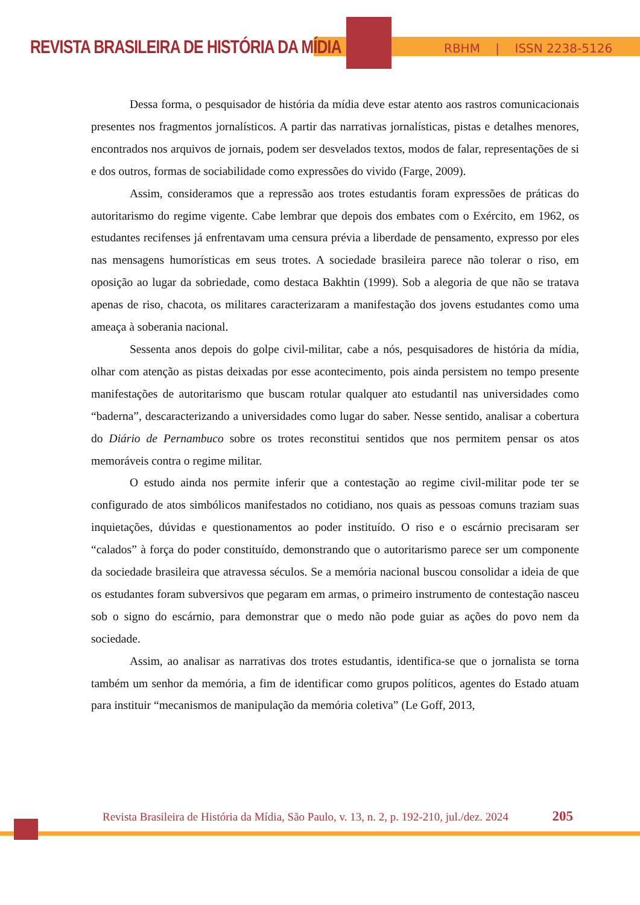REVISTA BRASILEIRA DE HISTÓRIA DA MÍDIA
RBHM | ISSN 2238-5126
Dessa forma, o pesquisador de história da mídia deve estar atento aos rastros comunicacionais presentes nos fragmentos jornalísticos. A partir das narrativas jornalísticas, pistas e detalhes menores, encontrados nos arquivos de jornais, podem ser desvelados textos, modos de falar, representações de si e dos outros, formas de sociabilidade como expressões do vivido (Farge, 2009).
Assim, consideramos que a repressão aos trotes estudantis foram expressões de práticas do autoritarismo do regime vigente. Cabe lembrar que depois dos embates com o Exército, em 1962, os estudantes recifenses já enfrentavam uma censura prévia a liberdade de pensamento, expresso por eles nas mensagens humorísticas em seus trotes. A sociedade brasileira parece não tolerar o riso, em oposição ao lugar da sobriedade, como destaca Bakhtin (1999). Sob a alegoria de que não se tratava apenas de riso, chacota, os militares caracterizaram a manifestação dos jovens estudantes como uma ameaça à soberania nacional.
Sessenta anos depois do golpe civil-militar, cabe a nós, pesquisadores de história da mídia, olhar com atenção as pistas deixadas por esse acontecimento, pois ainda persistem no tempo presente manifestações de autoritarismo que buscam rotular qualquer ato estudantil nas universidades como “baderna”, descaracterizando a universidades como lugar do saber. Nesse sentido, analisar a cobertura do Diário de Pernambuco sobre os trotes reconstitui sentidos que nos permitem pensar os atos memoráveis contra o regime militar.
O estudo ainda nos permite inferir que a contestação ao regime civil-militar pode ter se configurado de atos simbólicos manifestados no cotidiano, nos quais as pessoas comuns traziam suas inquietações, dúvidas e questionamentos ao poder instituído. O riso e o escárnio precisaram ser “calados” à força do poder constituído, demonstrando que o autoritarismo parece ser um componente da sociedade brasileira que atravessa séculos. Se a memória nacional buscou consolidar a ideia de que os estudantes foram subversivos que pegaram em armas, o primeiro instrumento de contestação nasceu sob o signo do escárnio, para demonstrar que o medo não pode guiar as ações do povo nem da sociedade.
Assim, ao analisar as narrativas dos trotes estudantis, identifica-se que o jornalista se torna também um senhor da memória, a fim de identificar como grupos políticos, agentes do Estado atuam para instituir “mecanismos de manipulação da memória coletiva” (Le Goff, 2013,
Revista Brasileira de História da Mídia, São Paulo, v. 13, n. 2, p. 192-210, jul./dez. 2024 205